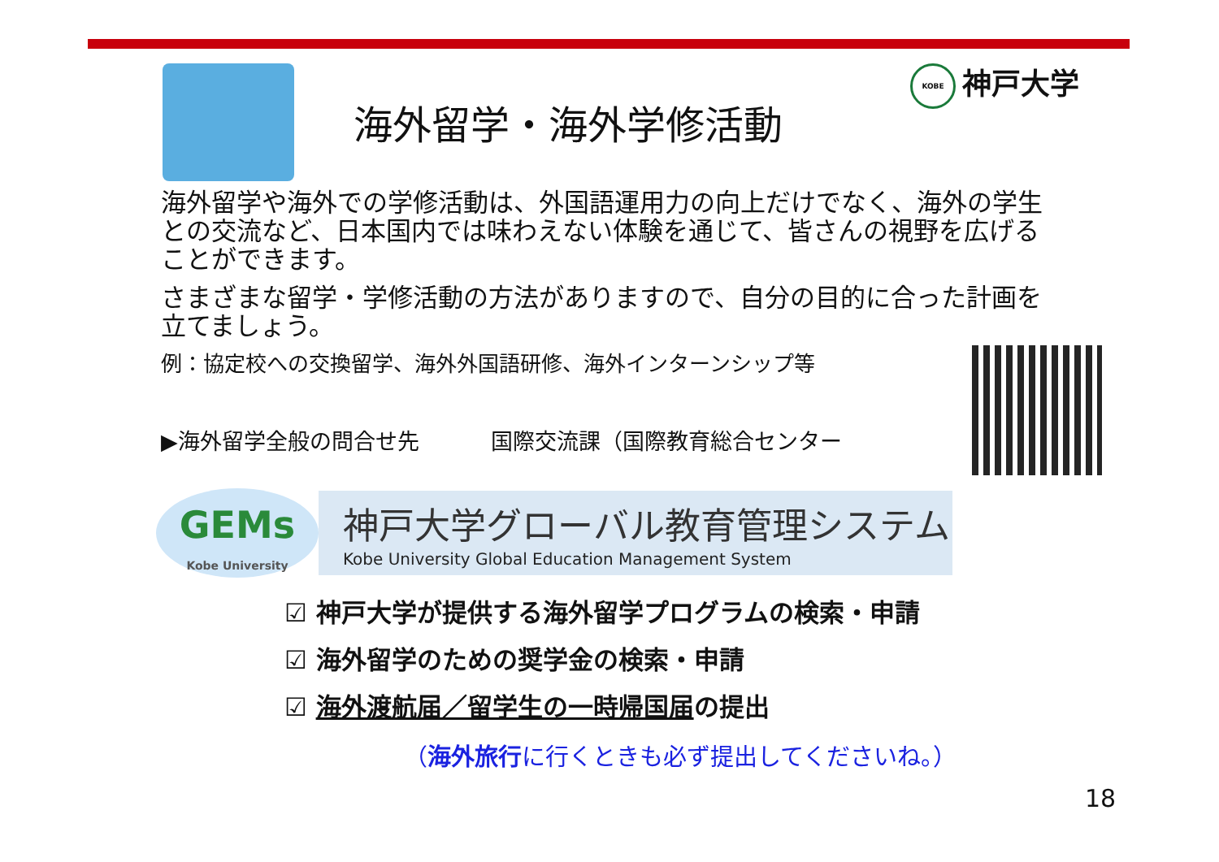KOBE 神戸大学
海外留学・海外学修活動
海外留学や海外での学修活動は、外国語運用力の向上だけでなく、海外の学生との交流など、日本国内では味わえない体験を通じて、皆さんの視野を広げることができます。
さまざまな留学・学修活動の方法がありますので、自分の目的に合った計画を立てましょう。
例：協定校への交換留学、海外外国語研修、海外インターンシップ等
▶海外留学全般の問合せ先 国際交流課（国際教育総合センター
GEMs
Kobe University
神戸大学グローバル教育管理システム
Kobe University Global Education Management System
☑ 神戸大学が提供する海外留学プログラムの検索・申請
☑ 海外留学のための奨学金の検索・申請
☑ 海外渡航届／留学生の一時帰国届の提出
（海外旅行に行くときも必ず提出してくださいね。）
18